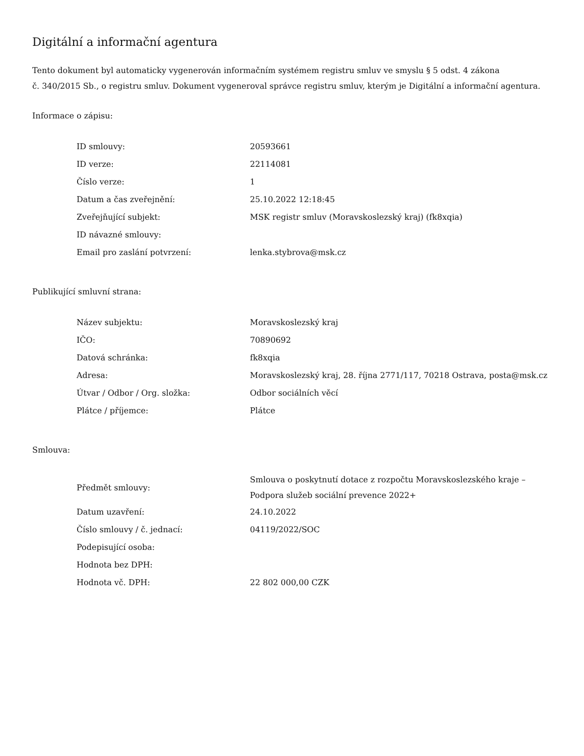Digitální a informační agentura
Tento dokument byl automaticky vygenerován informačním systémem registru smluv ve smyslu § 5 odst. 4 zákona
č. 340/2015 Sb., o registru smluv. Dokument vygeneroval správce registru smluv, kterým je Digitální a informační agentura.
Informace o zápisu:
| ID smlouvy: | 20593661 |
| ID verze: | 22114081 |
| Číslo verze: | 1 |
| Datum a čas zveřejnění: | 25.10.2022 12:18:45 |
| Zveřejňující subjekt: | MSK registr smluv (Moravskoslezský kraj) (fk8xqia) |
| ID návazné smlouvy: | |
| Email pro zaslání potvrzení: | lenka.stybrova@msk.cz |
Publikující smluvní strana:
| Název subjektu: | Moravskoslezský kraj |
| IČO: | 70890692 |
| Datová schránka: | fk8xqia |
| Adresa: | Moravskoslezský kraj, 28. října 2771/117, 70218 Ostrava, posta@msk.cz |
| Útvar / Odbor / Org. složka: | Odbor sociálních věcí |
| Plátce / příjemce: | Plátce |
Smlouva:
| Předmět smlouvy: | Smlouva o poskytnutí dotace z rozpočtu Moravskoslezského kraje – Podpora služeb sociální prevence 2022+ |
| Datum uzavření: | 24.10.2022 |
| Číslo smlouvy / č. jednací: | 04119/2022/SOC |
| Podepisující osoba: | |
| Hodnota bez DPH: | |
| Hodnota vč. DPH: | 22 802 000,00 CZK |